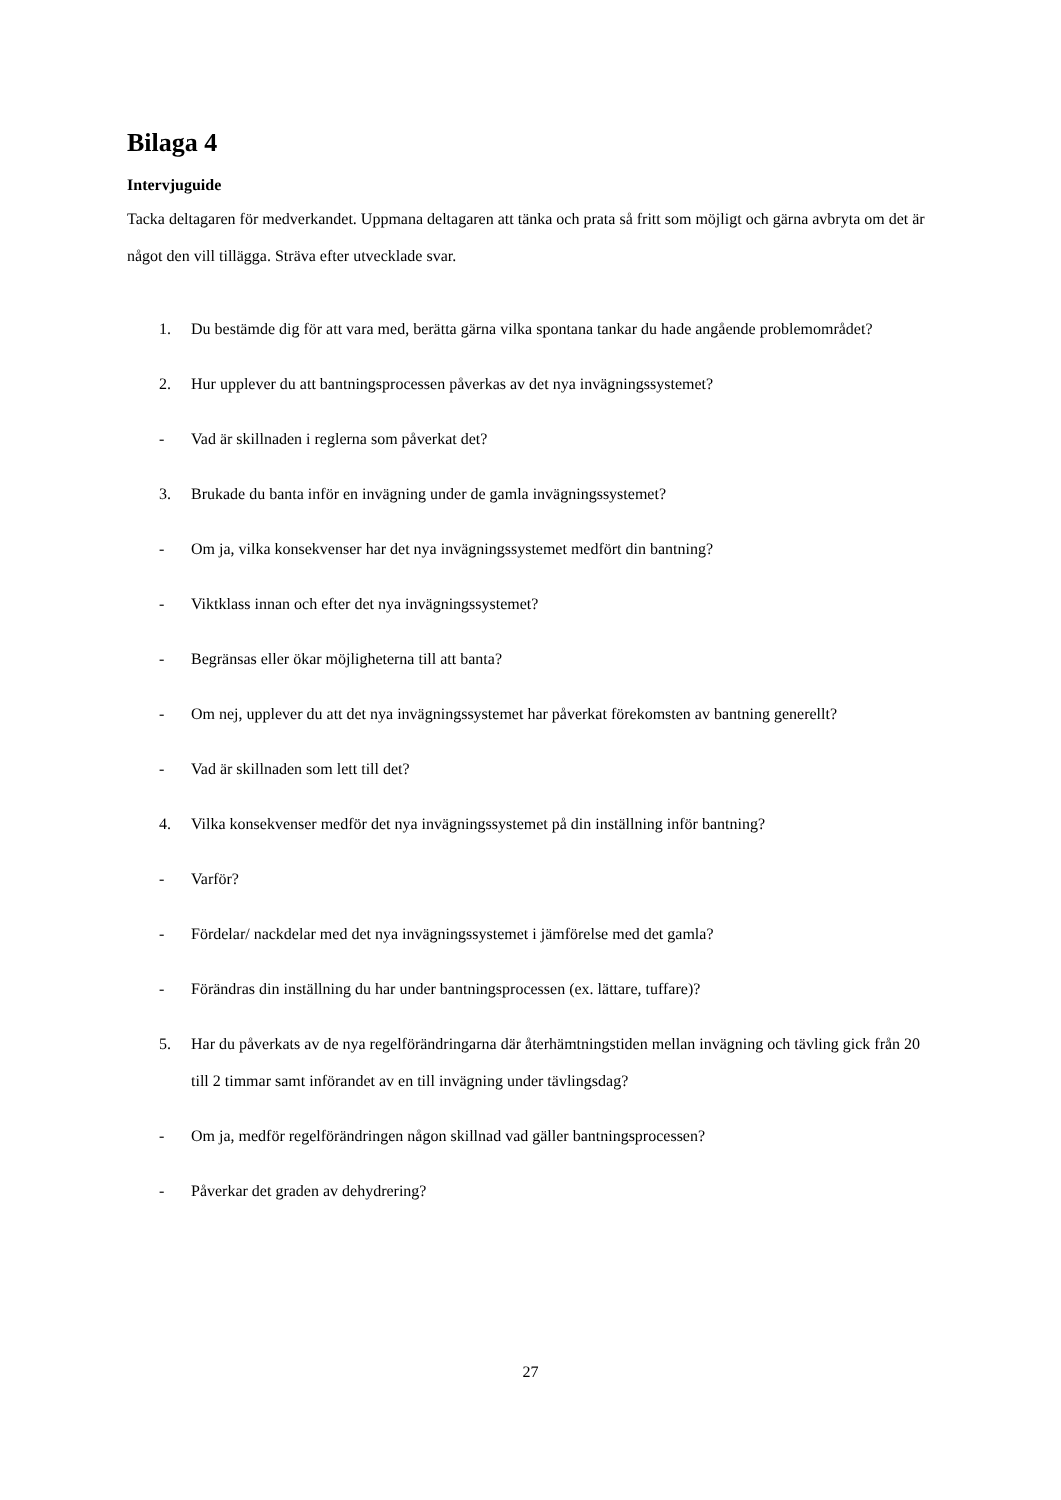Bilaga 4
Intervjuguide
Tacka deltagaren för medverkandet. Uppmana deltagaren att tänka och prata så fritt som möjligt och gärna avbryta om det är något den vill tillägga. Sträva efter utvecklade svar.
1. Du bestämde dig för att vara med, berätta gärna vilka spontana tankar du hade angående problemområdet?
2. Hur upplever du att bantningsprocessen påverkas av det nya invägningssystemet?
- Vad är skillnaden i reglerna som påverkat det?
3. Brukade du banta inför en invägning under de gamla invägningssystemet?
- Om ja, vilka konsekvenser har det nya invägningssystemet medfört din bantning?
- Viktklass innan och efter det nya invägningssystemet?
- Begränsas eller ökar möjligheterna till att banta?
- Om nej, upplever du att det nya invägningssystemet har påverkat förekomsten av bantning generellt?
- Vad är skillnaden som lett till det?
4. Vilka konsekvenser medför det nya invägningssystemet på din inställning inför bantning?
- Varför?
- Fördelar/ nackdelar med det nya invägningssystemet i jämförelse med det gamla?
- Förändras din inställning du har under bantningsprocessen (ex. lättare, tuffare)?
5. Har du påverkats av de nya regelförändringarna där återhämtningstiden mellan invägning och tävling gick från 20 till 2 timmar samt införandet av en till invägning under tävlingsdag?
- Om ja, medför regelförändringen någon skillnad vad gäller bantningsprocessen?
- Påverkar det graden av dehydrering?
27